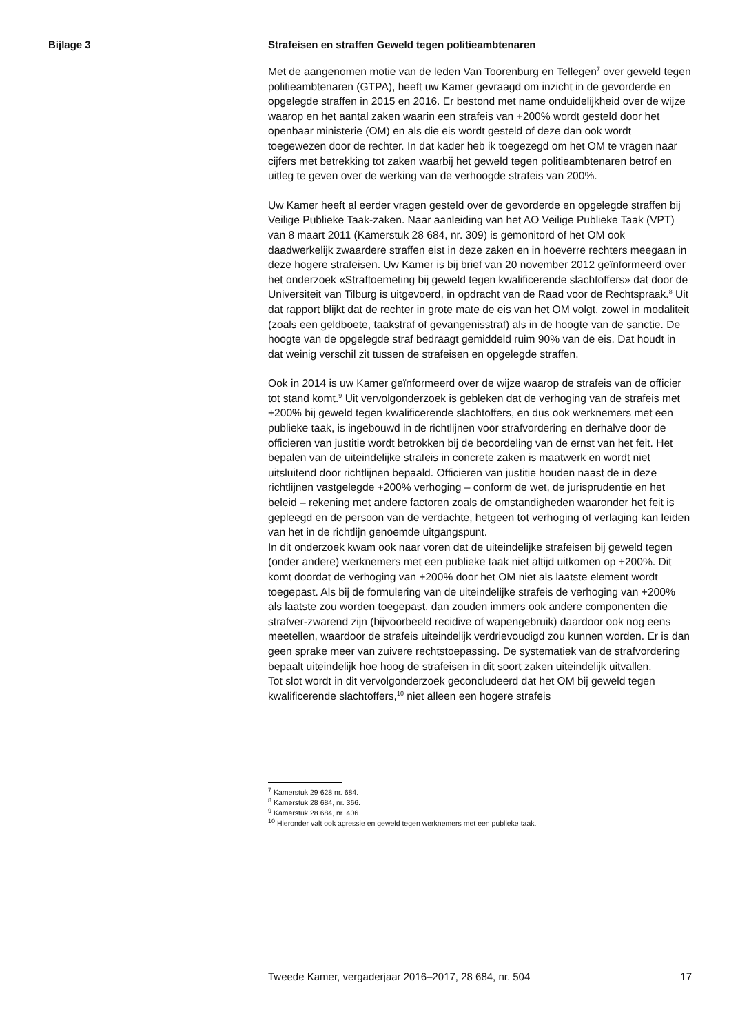Bijlage 3
Strafeisen en straffen Geweld tegen politieambtenaren
Met de aangenomen motie van de leden Van Toorenburg en Tellegen<sup>7</sup> over geweld tegen politieambtenaren (GTPA), heeft uw Kamer gevraagd om inzicht in de gevorderde en opgelegde straffen in 2015 en 2016. Er bestond met name onduidelijkheid over de wijze waarop en het aantal zaken waarin een strafeis van +200% wordt gesteld door het openbaar ministerie (OM) en als die eis wordt gesteld of deze dan ook wordt toegewezen door de rechter. In dat kader heb ik toegezegd om het OM te vragen naar cijfers met betrekking tot zaken waarbij het geweld tegen politieambtenaren betrof en uitleg te geven over de werking van de verhoogde strafeis van 200%.
Uw Kamer heeft al eerder vragen gesteld over de gevorderde en opgelegde straffen bij Veilige Publieke Taak-zaken. Naar aanleiding van het AO Veilige Publieke Taak (VPT) van 8 maart 2011 (Kamerstuk 28 684, nr. 309) is gemonitord of het OM ook daadwerkelijk zwaardere straffen eist in deze zaken en in hoeverre rechters meegaan in deze hogere strafeisen. Uw Kamer is bij brief van 20 november 2012 geïnformeerd over het onderzoek «Straftoemeting bij geweld tegen kwalificerende slachtoffers» dat door de Universiteit van Tilburg is uitgevoerd, in opdracht van de Raad voor de Rechtspraak.<sup>8</sup> Uit dat rapport blijkt dat de rechter in grote mate de eis van het OM volgt, zowel in modaliteit (zoals een geldboete, taakstraf of gevangenisstraf) als in de hoogte van de sanctie. De hoogte van de opgelegde straf bedraagt gemiddeld ruim 90% van de eis. Dat houdt in dat weinig verschil zit tussen de strafeisen en opgelegde straffen.
Ook in 2014 is uw Kamer geïnformeerd over de wijze waarop de strafeis van de officier tot stand komt.<sup>9</sup> Uit vervolgonderzoek is gebleken dat de verhoging van de strafeis met +200% bij geweld tegen kwalificerende slachtoffers, en dus ook werknemers met een publieke taak, is ingebouwd in de richtlijnen voor strafvordering en derhalve door de officieren van justitie wordt betrokken bij de beoordeling van de ernst van het feit. Het bepalen van de uiteindelijke strafeis in concrete zaken is maatwerk en wordt niet uitsluitend door richtlijnen bepaald. Officieren van justitie houden naast de in deze richtlijnen vastgelegde +200% verhoging – conform de wet, de jurisprudentie en het beleid – rekening met andere factoren zoals de omstandigheden waaronder het feit is gepleegd en de persoon van de verdachte, hetgeen tot verhoging of verlaging kan leiden van het in de richtlijn genoemde uitgangspunt.
In dit onderzoek kwam ook naar voren dat de uiteindelijke strafeisen bij geweld tegen (onder andere) werknemers met een publieke taak niet altijd uitkomen op +200%. Dit komt doordat de verhoging van +200% door het OM niet als laatste element wordt toegepast. Als bij de formulering van de uiteindelijke strafeis de verhoging van +200% als laatste zou worden toegepast, dan zouden immers ook andere componenten die strafver-zwarend zijn (bijvoorbeeld recidive of wapengebruik) daardoor ook nog eens meetellen, waardoor de strafeis uiteindelijk verdrievoudigd zou kunnen worden. Er is dan geen sprake meer van zuivere rechtstoepassing. De systematiek van de strafvordering bepaalt uiteindelijk hoe hoog de strafeisen in dit soort zaken uiteindelijk uitvallen.
Tot slot wordt in dit vervolgonderzoek geconcludeerd dat het OM bij geweld tegen kwalificerende slachtoffers,<sup>10</sup> niet alleen een hogere strafeis
<sup>7</sup> Kamerstuk 29 628 nr. 684.
<sup>8</sup> Kamerstuk 28 684, nr. 366.
<sup>9</sup> Kamerstuk 28 684, nr. 406.
<sup>10</sup> Hieronder valt ook agressie en geweld tegen werknemers met een publieke taak.
Tweede Kamer, vergaderjaar 2016–2017, 28 684, nr. 504 17